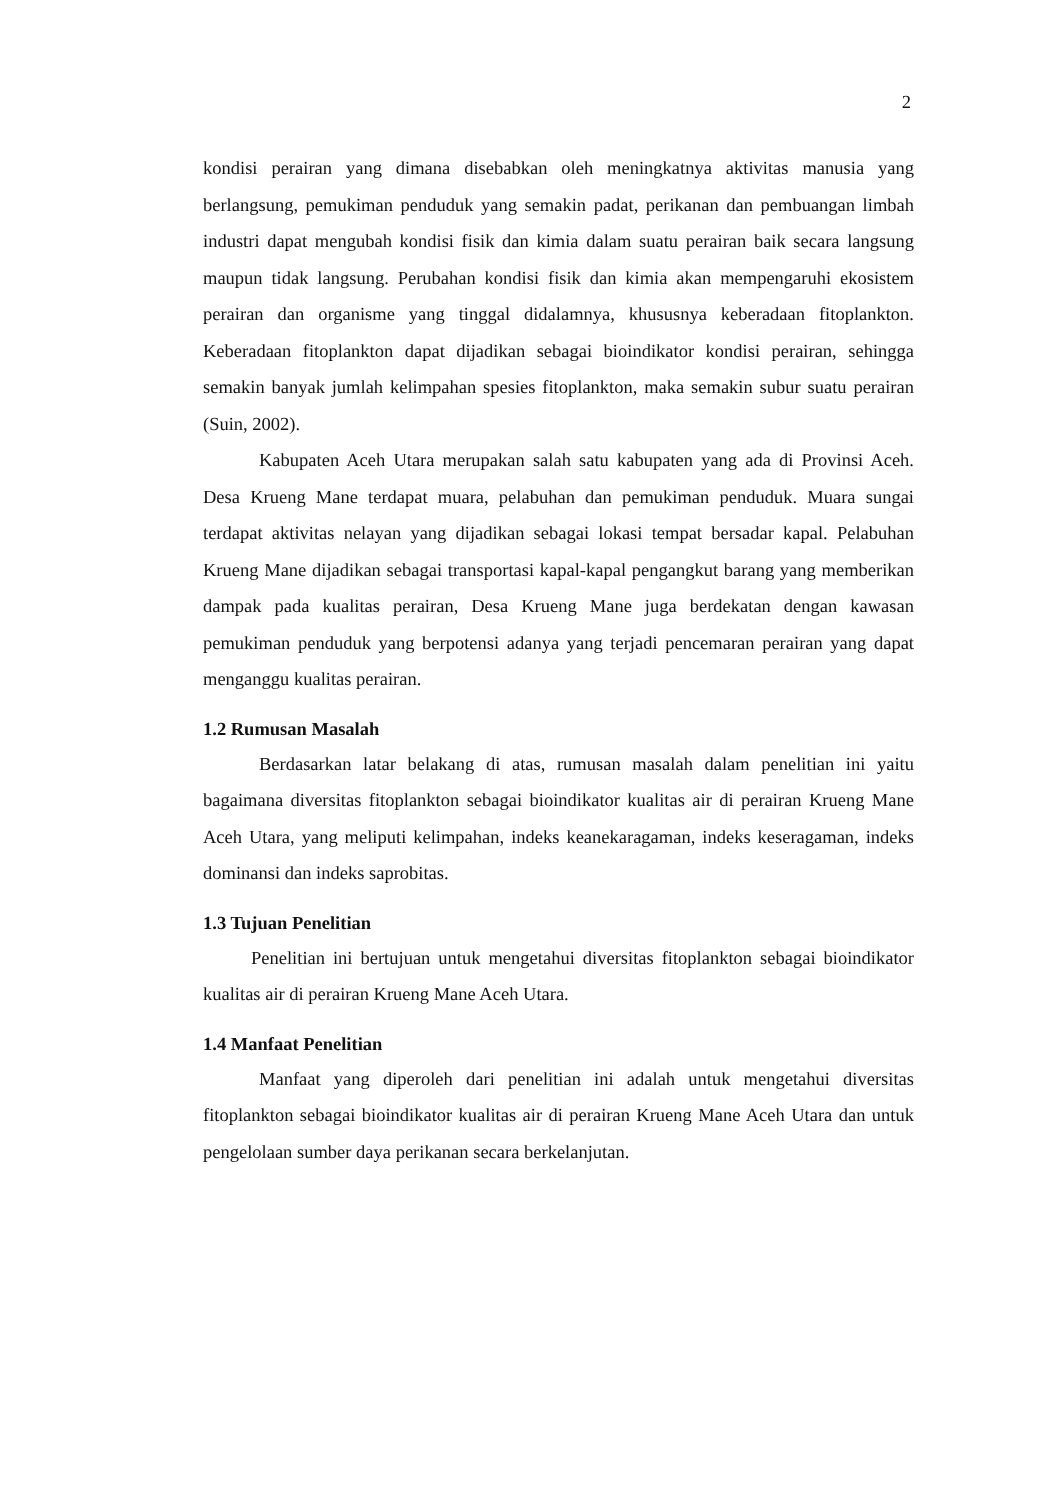2
kondisi perairan yang dimana disebabkan oleh meningkatnya aktivitas manusia yang berlangsung, pemukiman penduduk yang semakin padat, perikanan dan pembuangan limbah industri dapat mengubah kondisi fisik dan kimia dalam suatu perairan baik secara langsung maupun tidak langsung. Perubahan kondisi fisik dan kimia akan mempengaruhi ekosistem perairan dan organisme yang tinggal didalamnya, khususnya keberadaan fitoplankton. Keberadaan fitoplankton dapat dijadikan sebagai bioindikator kondisi perairan, sehingga semakin banyak jumlah kelimpahan spesies fitoplankton, maka semakin subur suatu perairan (Suin, 2002).
Kabupaten Aceh Utara merupakan salah satu kabupaten yang ada di Provinsi Aceh. Desa Krueng Mane terdapat muara, pelabuhan dan pemukiman penduduk. Muara sungai terdapat aktivitas nelayan yang dijadikan sebagai lokasi tempat bersadar kapal. Pelabuhan Krueng Mane dijadikan sebagai transportasi kapal-kapal pengangkut barang yang memberikan dampak pada kualitas perairan, Desa Krueng Mane juga berdekatan dengan kawasan pemukiman penduduk yang berpotensi adanya yang terjadi pencemaran perairan yang dapat menganggu kualitas perairan.
1.2 Rumusan Masalah
Berdasarkan latar belakang di atas, rumusan masalah dalam penelitian ini yaitu bagaimana diversitas fitoplankton sebagai bioindikator kualitas air di perairan Krueng Mane Aceh Utara, yang meliputi kelimpahan, indeks keanekaragaman, indeks keseragaman, indeks dominansi dan indeks saprobitas.
1.3 Tujuan Penelitian
Penelitian ini bertujuan untuk mengetahui diversitas fitoplankton sebagai bioindikator kualitas air di perairan Krueng Mane Aceh Utara.
1.4 Manfaat Penelitian
Manfaat yang diperoleh dari penelitian ini adalah untuk mengetahui diversitas fitoplankton sebagai bioindikator kualitas air di perairan Krueng Mane Aceh Utara dan untuk pengelolaan sumber daya perikanan secara berkelanjutan.